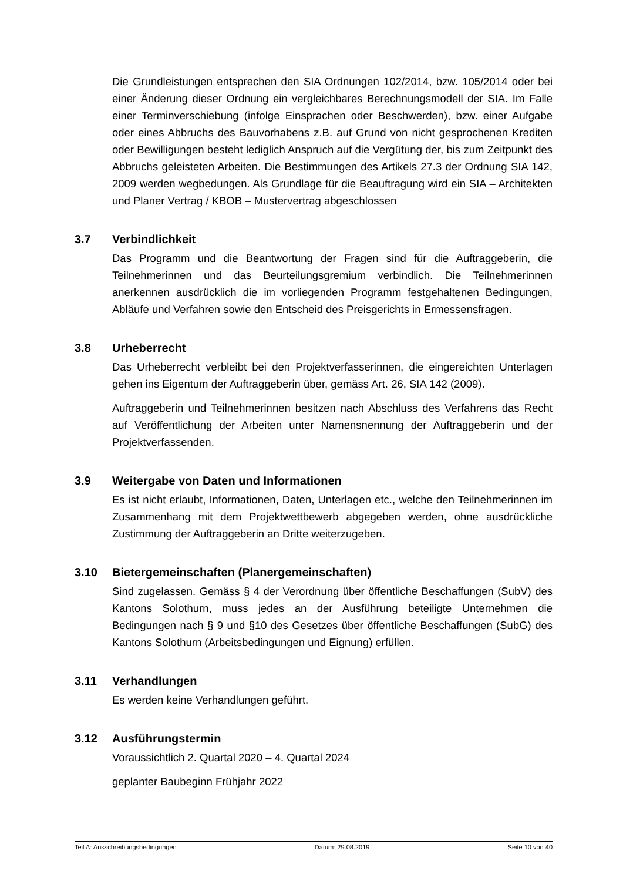Die Grundleistungen entsprechen den SIA Ordnungen 102/2014, bzw. 105/2014 oder bei einer Änderung dieser Ordnung ein vergleichbares Berechnungsmodell der SIA. Im Falle einer Terminverschiebung (infolge Einsprachen oder Beschwerden), bzw. einer Aufgabe oder eines Abbruchs des Bauvorhabens z.B. auf Grund von nicht gesprochenen Krediten oder Bewilligungen besteht lediglich Anspruch auf die Vergütung der, bis zum Zeitpunkt des Abbruchs geleisteten Arbeiten. Die Bestimmungen des Artikels 27.3 der Ordnung SIA 142, 2009 werden wegbedungen. Als Grundlage für die Beauftragung wird ein SIA – Architekten und Planer Vertrag / KBOB – Mustervertrag abgeschlossen
3.7 Verbindlichkeit
Das Programm und die Beantwortung der Fragen sind für die Auftraggeberin, die Teilnehmerinnen und das Beurteilungsgremium verbindlich. Die Teilnehmerinnen anerkennen ausdrücklich die im vorliegenden Programm festgehaltenen Bedingungen, Abläufe und Verfahren sowie den Entscheid des Preisgerichts in Ermessensfragen.
3.8 Urheberrecht
Das Urheberrecht verbleibt bei den Projektverfasserinnen, die eingereichten Unterlagen gehen ins Eigentum der Auftraggeberin über, gemäss Art. 26, SIA 142 (2009).
Auftraggeberin und Teilnehmerinnen besitzen nach Abschluss des Verfahrens das Recht auf Veröffentlichung der Arbeiten unter Namensnennung der Auftraggeberin und der Projektverfassenden.
3.9 Weitergabe von Daten und Informationen
Es ist nicht erlaubt, Informationen, Daten, Unterlagen etc., welche den Teilnehmerinnen im Zusammenhang mit dem Projektwettbewerb abgegeben werden, ohne ausdrückliche Zustimmung der Auftraggeberin an Dritte weiterzugeben.
3.10 Bietergemeinschaften (Planergemeinschaften)
Sind zugelassen. Gemäss § 4 der Verordnung über öffentliche Beschaffungen (SubV) des Kantons Solothurn, muss jedes an der Ausführung beteiligte Unternehmen die Bedingungen nach § 9 und §10 des Gesetzes über öffentliche Beschaffungen (SubG) des Kantons Solothurn (Arbeitsbedingungen und Eignung) erfüllen.
3.11 Verhandlungen
Es werden keine Verhandlungen geführt.
3.12 Ausführungstermin
Voraussichtlich 2. Quartal 2020 – 4. Quartal 2024
geplanter Baubeginn Frühjahr 2022
Teil A: Ausschreibungsbedingungen Datum: 29.08.2019 Seite 10 von 40